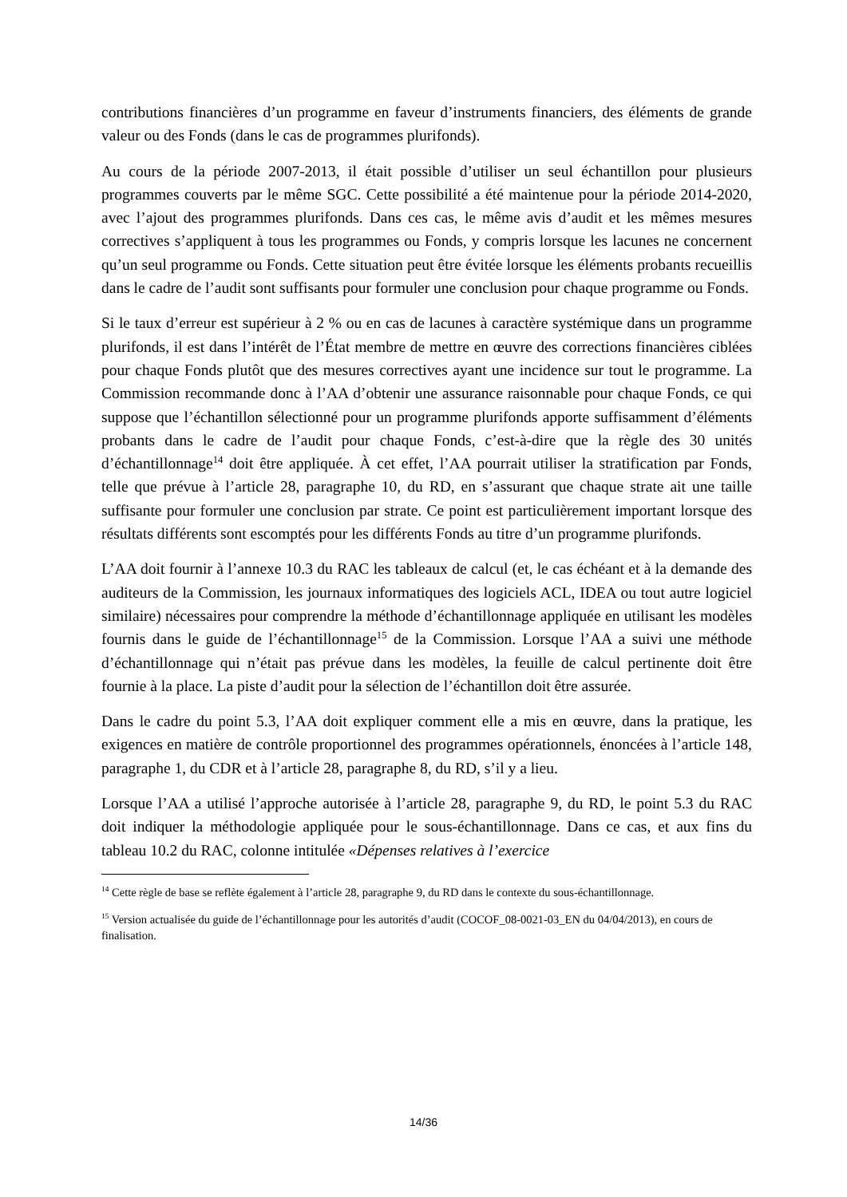contributions financières d’un programme en faveur d’instruments financiers, des éléments de grande valeur ou des Fonds (dans le cas de programmes plurifonds).
Au cours de la période 2007-2013, il était possible d’utiliser un seul échantillon pour plusieurs programmes couverts par le même SGC. Cette possibilité a été maintenue pour la période 2014-2020, avec l’ajout des programmes plurifonds. Dans ces cas, le même avis d’audit et les mêmes mesures correctives s’appliquent à tous les programmes ou Fonds, y compris lorsque les lacunes ne concernent qu’un seul programme ou Fonds. Cette situation peut être évitée lorsque les éléments probants recueillis dans le cadre de l’audit sont suffisants pour formuler une conclusion pour chaque programme ou Fonds.
Si le taux d’erreur est supérieur à 2 % ou en cas de lacunes à caractère systémique dans un programme plurifonds, il est dans l’intérêt de l’État membre de mettre en œuvre des corrections financières ciblées pour chaque Fonds plutôt que des mesures correctives ayant une incidence sur tout le programme. La Commission recommande donc à l’AA d’obtenir une assurance raisonnable pour chaque Fonds, ce qui suppose que l’échantillon sélectionné pour un programme plurifonds apporte suffisamment d’éléments probants dans le cadre de l’audit pour chaque Fonds, c’est-à-dire que la règle des 30 unités d’échantillonnage<sup>14</sup> doit être appliquée. À cet effet, l’AA pourrait utiliser la stratification par Fonds, telle que prévue à l’article 28, paragraphe 10, du RD, en s’assurant que chaque strate ait une taille suffisante pour formuler une conclusion par strate. Ce point est particulièrement important lorsque des résultats différents sont escomptés pour les différents Fonds au titre d’un programme plurifonds.
L’AA doit fournir à l’annexe 10.3 du RAC les tableaux de calcul (et, le cas échéant et à la demande des auditeurs de la Commission, les journaux informatiques des logiciels ACL, IDEA ou tout autre logiciel similaire) nécessaires pour comprendre la méthode d’échantillonnage appliquée en utilisant les modèles fournis dans le guide de l’échantillonnage<sup>15</sup> de la Commission. Lorsque l’AA a suivi une méthode d’échantillonnage qui n’était pas prévue dans les modèles, la feuille de calcul pertinente doit être fournie à la place. La piste d’audit pour la sélection de l’échantillon doit être assurée.
Dans le cadre du point 5.3, l’AA doit expliquer comment elle a mis en œuvre, dans la pratique, les exigences en matière de contrôle proportionnel des programmes opérationnels, énoncées à l’article 148, paragraphe 1, du CDR et à l’article 28, paragraphe 8, du RD, s’il y a lieu.
Lorsque l’AA a utilisé l’approche autorisée à l’article 28, paragraphe 9, du RD, le point 5.3 du RAC doit indiquer la méthodologie appliquée pour le sous-échantillonnage. Dans ce cas, et aux fins du tableau 10.2 du RAC, colonne intitulée «Dépenses relatives à l’exercice
<sup>14</sup> Cette règle de base se reflète également à l’article 28, paragraphe 9, du RD dans le contexte du sous-échantillonnage.
<sup>15</sup> Version actualisée du guide de l’échantillonnage pour les autorités d’audit (COCOF_08-0021-03_EN du 04/04/2013), en cours de finalisation.
14/36